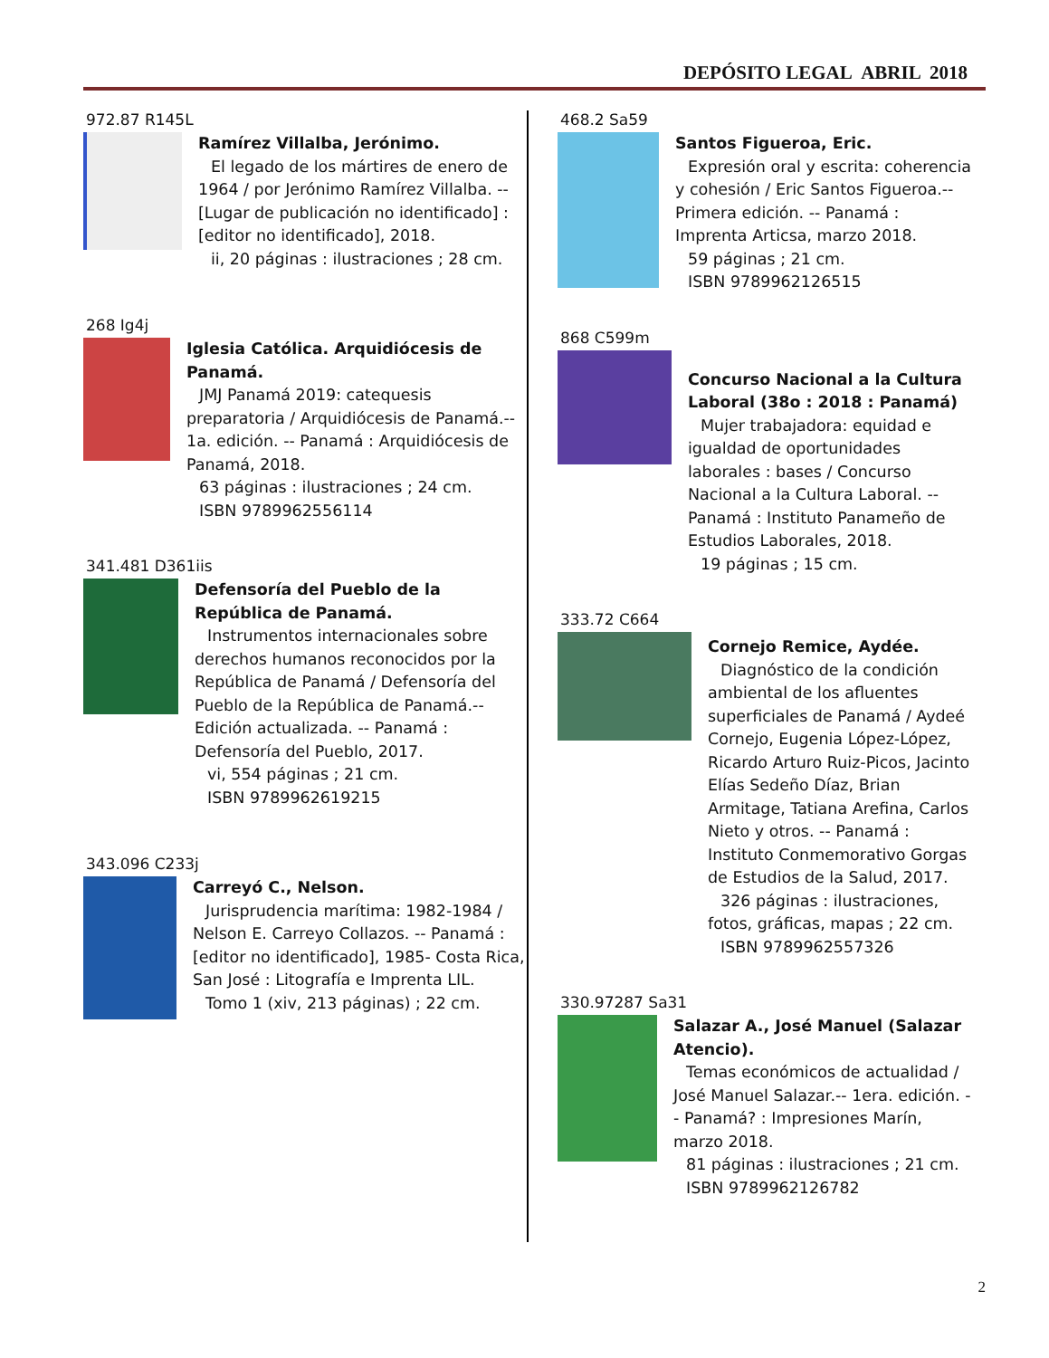DEPÓSITO LEGAL ABRIL 2018
972.87 R145L
Ramírez Villalba, Jerónimo.
El legado de los mártires de enero de 1964 / por Jerónimo Ramírez Villalba. -- [Lugar de publicación no identificado] : [editor no identificado], 2018.
ii, 20 páginas : ilustraciones ; 28 cm.
268 Ig4j
Iglesia Católica. Arquidiócesis de Panamá.
JMJ Panamá 2019: catequesis preparatoria / Arquidiócesis de Panamá.-- 1a. edición. -- Panamá : Arquidiócesis de Panamá, 2018.
63 páginas : ilustraciones ; 24 cm.
ISBN 9789962556114
341.481 D361iis
Defensoría del Pueblo de la República de Panamá.
Instrumentos internacionales sobre derechos humanos reconocidos por la República de Panamá / Defensoría del Pueblo de la República de Panamá.-- Edición actualizada. -- Panamá : Defensoría del Pueblo, 2017.
vi, 554 páginas ; 21 cm.
ISBN 9789962619215
343.096 C233j
Carreyó C., Nelson.
Jurisprudencia marítima: 1982-1984 / Nelson E. Carreyo Collazos. -- Panamá : [editor no identificado], 1985- Costa Rica, San José : Litografía e Imprenta LIL.
Tomo 1 (xiv, 213 páginas) ; 22 cm.
468.2 Sa59
Santos Figueroa, Eric.
Expresión oral y escrita: coherencia y cohesión / Eric Santos Figueroa.-- Primera edición. -- Panamá : Imprenta Articsa, marzo 2018.
59 páginas ; 21 cm.
ISBN 9789962126515
868 C599m
Concurso Nacional a la Cultura Laboral (38o : 2018 : Panamá)
Mujer trabajadora: equidad e igualdad de oportunidades laborales : bases / Concurso Nacional a la Cultura Laboral. -- Panamá : Instituto Panameño de Estudios Laborales, 2018.
19 páginas ; 15 cm.
333.72 C664
Cornejo Remice, Aydée.
Diagnóstico de la condición ambiental de los afluentes superficiales de Panamá / Aydeé Cornejo, Eugenia López-López, Ricardo Arturo Ruiz-Picos, Jacinto Elías Sedeño Díaz, Brian Armitage, Tatiana Arefina, Carlos Nieto y otros. -- Panamá : Instituto Conmemorativo Gorgas de Estudios de la Salud, 2017.
326 páginas : ilustraciones, fotos, gráficas, mapas ; 22 cm.
ISBN 9789962557326
330.97287 Sa31
Salazar A., José Manuel (Salazar Atencio).
Temas económicos de actualidad / José Manuel Salazar.-- 1era. edición. -- Panamá? : Impresiones Marín, marzo 2018.
81 páginas : ilustraciones ; 21 cm.
ISBN 9789962126782
2